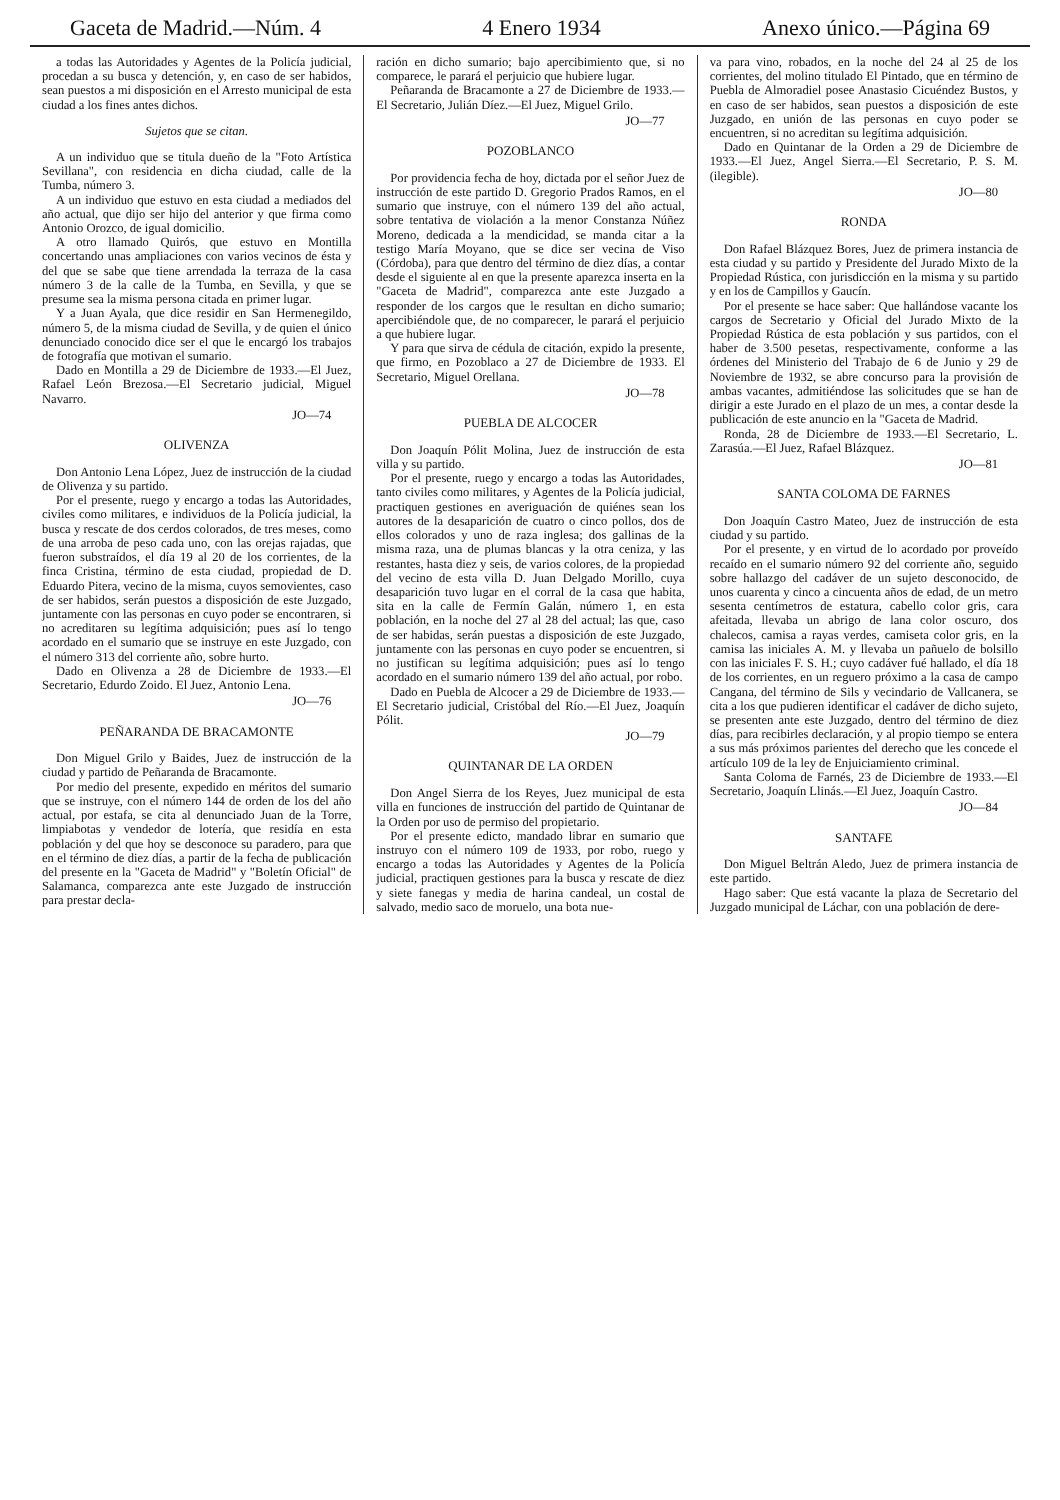Gaceta de Madrid.—Núm. 4 4 Enero 1934 Anexo único.—Página 69
a todas las Autoridades y Agentes de la Policía judicial, procedan a su busca y detención, y, en caso de ser habidos, sean puestos a mi disposición en el Arresto municipal de esta ciudad a los fines antes dichos.
Sujetos que se citan.
A un individuo que se titula dueño de la "Foto Artística Sevillana", con residencia en dicha ciudad, calle de la Tumba, número 3.
A un individuo que estuvo en esta ciudad a mediados del año actual, que dijo ser hijo del anterior y que firma como Antonio Orozco, de igual domicilio.
A otro llamado Quirós, que estuvo en Montilla concertando unas ampliaciones con varios vecinos de ésta y del que se sabe que tiene arrendada la terraza de la casa número 3 de la calle de la Tumba, en Sevilla, y que se presume sea la misma persona citada en primer lugar.
Y a Juan Ayala, que dice residir en San Hermenegildo, número 5, de la misma ciudad de Sevilla, y de quien el único denunciado conocido dice ser el que le encargó los trabajos de fotografía que motivan el sumario.
Dado en Montilla a 29 de Diciembre de 1933.—El Juez, Rafael León Brezosa.—El Secretario judicial, Miguel Navarro.
JO—74
OLIVENZA
Don Antonio Lena López, Juez de instrucción de la ciudad de Olivenza y su partido.
Por el presente, ruego y encargo a todas las Autoridades, civiles como militares, e individuos de la Policía judicial, la busca y rescate de dos cerdos colorados, de tres meses, como de una arroba de peso cada uno, con las orejas rajadas, que fueron substraídos, el día 19 al 20 de los corrientes, de la finca Cristina, término de esta ciudad, propiedad de D. Eduardo Pitera, vecino de la misma, cuyos semovientes, caso de ser habidos, serán puestos a disposición de este Juzgado, juntamente con las personas en cuyo poder se encontraren, si no acreditaren su legítima adquisición; pues así lo tengo acordado en el sumario que se instruye en este Juzgado, con el número 313 del corriente año, sobre hurto.
Dado en Olivenza a 28 de Diciembre de 1933.—El Secretario, Edurdo Zoido. El Juez, Antonio Lena.
JO—76
PEÑARANDA DE BRACAMONTE
Don Miguel Grilo y Baides, Juez de instrucción de la ciudad y partido de Peñaranda de Bracamonte.
Por medio del presente, expedido en méritos del sumario que se instruye, con el número 144 de orden de los del año actual, por estafa, se cita al denunciado Juan de la Torre, limpiabotas y vendedor de lotería, que residía en esta población y del que hoy se desconoce su paradero, para que en el término de diez días, a partir de la fecha de publicación del presente en la "Gaceta de Madrid" y "Boletín Oficial" de Salamanca, comparezca ante este Juzgado de instrucción para prestar decla-
ración en dicho sumario; bajo apercibimiento que, si no comparece, le parará el perjuicio que hubiere lugar.
Peñaranda de Bracamonte a 27 de Diciembre de 1933.—El Secretario, Julián Díez.—El Juez, Miguel Grilo.
JO—77
POZOBLANCO
Por providencia fecha de hoy, dictada por el señor Juez de instrucción de este partido D. Gregorio Prados Ramos, en el sumario que instruye, con el número 139 del año actual, sobre tentativa de violación a la menor Constanza Núñez Moreno, dedicada a la mendicidad, se manda citar a la testigo María Moyano, que se dice ser vecina de Viso (Córdoba), para que dentro del término de diez días, a contar desde el siguiente al en que la presente aparezca inserta en la "Gaceta de Madrid", comparezca ante este Juzgado a responder de los cargos que le resultan en dicho sumario; apercibiéndole que, de no comparecer, le parará el perjuicio a que hubiere lugar.
Y para que sirva de cédula de citación, expido la presente, que firmo, en Pozoblaco a 27 de Diciembre de 1933. El Secretario, Miguel Orellana.
JO—78
PUEBLA DE ALCOCER
Don Joaquín Pólit Molina, Juez de instrucción de esta villa y su partido.
Por el presente, ruego y encargo a todas las Autoridades, tanto civiles como militares, y Agentes de la Policía judicial, practiquen gestiones en averiguación de quiénes sean los autores de la desaparición de cuatro o cinco pollos, dos de ellos colorados y uno de raza inglesa; dos gallinas de la misma raza, una de plumas blancas y la otra ceniza, y las restantes, hasta diez y seis, de varios colores, de la propiedad del vecino de esta villa D. Juan Delgado Morillo, cuya desaparición tuvo lugar en el corral de la casa que habita, sita en la calle de Fermín Galán, número 1, en esta población, en la noche del 27 al 28 del actual; las que, caso de ser habidas, serán puestas a disposición de este Juzgado, juntamente con las personas en cuyo poder se encuentren, si no justifican su legítima adquisición; pues así lo tengo acordado en el sumario número 139 del año actual, por robo.
Dado en Puebla de Alcocer a 29 de Diciembre de 1933.—El Secretario judicial, Cristóbal del Río.—El Juez, Joaquín Pólit.
JO—79
QUINTANAR DE LA ORDEN
Don Angel Sierra de los Reyes, Juez municipal de esta villa en funciones de instrucción del partido de Quintanar de la Orden por uso de permiso del propietario.
Por el presente edicto, mandado librar en sumario que instruyo con el número 109 de 1933, por robo, ruego y encargo a todas las Autoridades y Agentes de la Policía judicial, practiquen gestiones para la busca y rescate de diez y siete fanegas y media de harina candeal, un costal de salvado, medio saco de moruelo, una bota nue-
va para vino, robados, en la noche del 24 al 25 de los corrientes, del molino titulado El Pintado, que en término de Puebla de Almoradiel posee Anastasio Cicuéndez Bustos, y en caso de ser habidos, sean puestos a disposición de este Juzgado, en unión de las personas en cuyo poder se encuentren, si no acreditan su legítima adquisición.
Dado en Quintanar de la Orden a 29 de Diciembre de 1933.—El Juez, Angel Sierra.—El Secretario, P. S. M. (ilegible).
JO—80
RONDA
Don Rafael Blázquez Bores, Juez de primera instancia de esta ciudad y su partido y Presidente del Jurado Mixto de la Propiedad Rústica, con jurisdicción en la misma y su partido y en los de Campillos y Gaucín.
Por el presente se hace saber: Que hallándose vacante los cargos de Secretario y Oficial del Jurado Mixto de la Propiedad Rústica de esta población y sus partidos, con el haber de 3.500 pesetas, respectivamente, conforme a las órdenes del Ministerio del Trabajo de 6 de Junio y 29 de Noviembre de 1932, se abre concurso para la provisión de ambas vacantes, admitiéndose las solicitudes que se han de dirigir a este Jurado en el plazo de un mes, a contar desde la publicación de este anuncio en la "Gaceta de Madrid.
Ronda, 28 de Diciembre de 1933.—El Secretario, L. Zarasúa.—El Juez, Rafael Blázquez.
JO—81
SANTA COLOMA DE FARNES
Don Joaquín Castro Mateo, Juez de instrucción de esta ciudad y su partido.
Por el presente, y en virtud de lo acordado por proveído recaído en el sumario número 92 del corriente año, seguido sobre hallazgo del cadáver de un sujeto desconocido, de unos cuarenta y cinco a cincuenta años de edad, de un metro sesenta centímetros de estatura, cabello color gris, cara afeitada, llevaba un abrigo de lana color oscuro, dos chalecos, camisa a rayas verdes, camiseta color gris, en la camisa las iniciales A. M. y llevaba un pañuelo de bolsillo con las iniciales F. S. H.; cuyo cadáver fué hallado, el día 18 de los corrientes, en un reguero próximo a la casa de campo Cangana, del término de Sils y vecindario de Vallcanera, se cita a los que pudieren identificar el cadáver de dicho sujeto, se presenten ante este Juzgado, dentro del término de diez días, para recibirles declaración, y al propio tiempo se entera a sus más próximos parientes del derecho que les concede el artículo 109 de la ley de Enjuiciamiento criminal.
Santa Coloma de Farnés, 23 de Diciembre de 1933.—El Secretario, Joaquín Llinás.—El Juez, Joaquín Castro.
JO—84
SANTAFE
Don Miguel Beltrán Aledo, Juez de primera instancia de este partido.
Hago saber: Que está vacante la plaza de Secretario del Juzgado municipal de Láchar, con una población de dere-